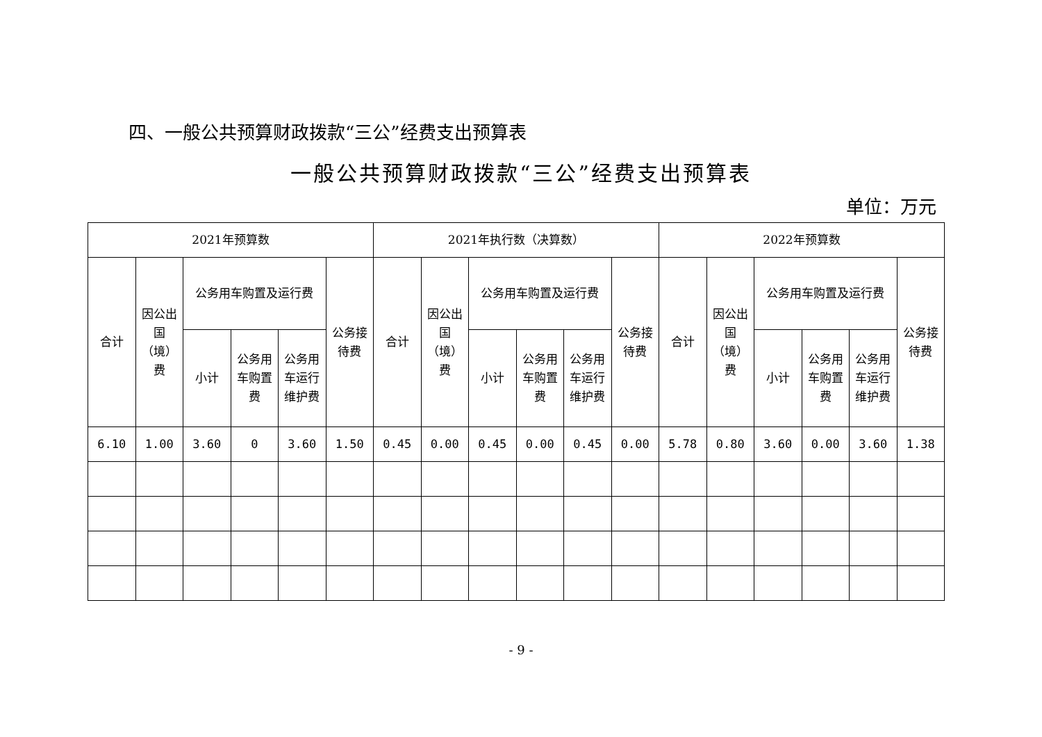四、一般公共预算财政拨款“三公”经费支出预算表
一般公共预算财政拨款“三公”经费支出预算表
单位：万元
| 2021年预算数 | | | | | | 2021年执行数（决算数） | | | | | | 2022年预算数 | | | | | |
| --- | --- | --- | --- | --- | --- | --- | --- | --- | --- | --- | --- | --- | --- | --- | --- | --- | --- |
| 合计 | 因公出国（境）费 | 公务用车购置及运行费 | | | 公务接待费 | 合计 | 因公出国（境）费 | 公务用车购置及运行费 | | | 公务接待费 | 合计 | 因公出国（境）费 | 公务用车购置及运行费 | | | 公务接待费 |
| | | 小计 | 公务用车购置费 | 公务用车运行维护费 | | | | 小计 | 公务用车购置费 | 公务用车运行维护费 | | | | 小计 | 公务用车购置费 | 公务用车运行维护费 | |
| 6.10 | 1.00 | 3.60 | 0 | 3.60 | 1.50 | 0.45 | 0.00 | 0.45 | 0.00 | 0.45 | 0.00 | 5.78 | 0.80 | 3.60 | 0.00 | 3.60 | 1.38 |
- 9 -